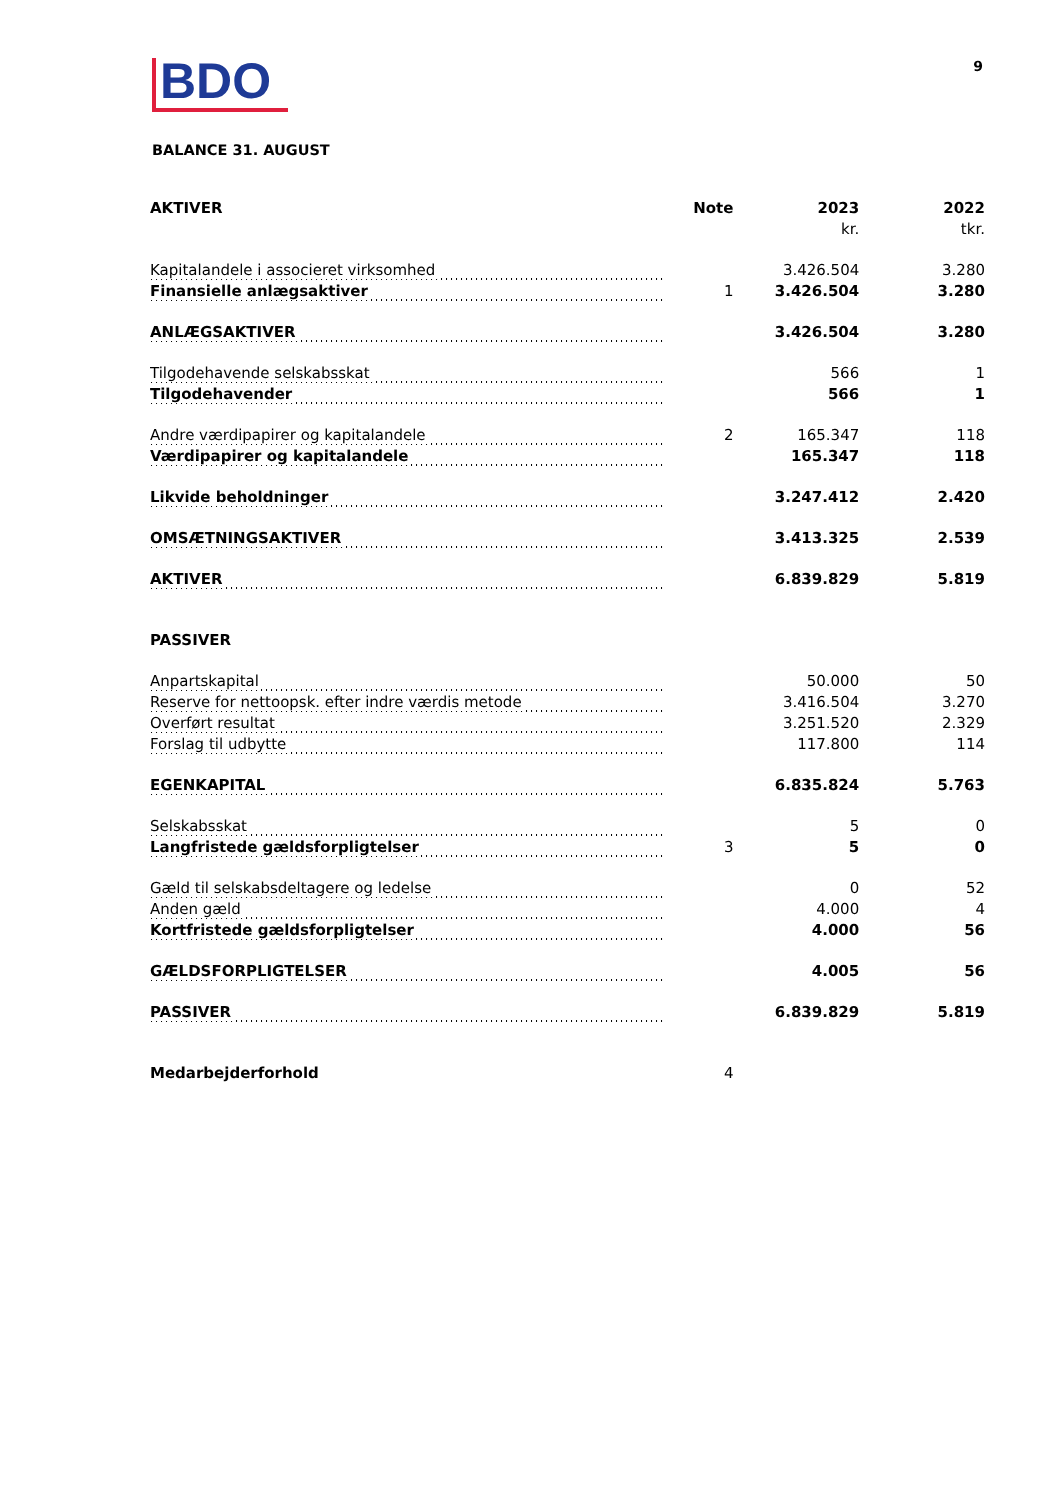BDO
9
BALANCE 31. AUGUST
| AKTIVER | Note | 2023 | 2022 |
| --- | --- | --- | --- |
| | | kr. | tkr. |
| Kapitalandele i associeret virksomhed | | 3.426.504 | 3.280 |
| Finansielle anlægsaktiver | 1 | 3.426.504 | 3.280 |
| ANLÆGSAKTIVER | | 3.426.504 | 3.280 |
| Tilgodehavende selskabsskat | | 566 | 1 |
| Tilgodehavender | | 566 | 1 |
| Andre værdipapirer og kapitalandele | 2 | 165.347 | 118 |
| Værdipapirer og kapitalandele | | 165.347 | 118 |
| Likvide beholdninger | | 3.247.412 | 2.420 |
| OMSÆTNINGSAKTIVER | | 3.413.325 | 2.539 |
| AKTIVER | | 6.839.829 | 5.819 |
| PASSIVER | | | |
| Anpartskapital | | 50.000 | 50 |
| Reserve for nettoopsk. efter indre værdis metode | | 3.416.504 | 3.270 |
| Overført resultat | | 3.251.520 | 2.329 |
| Forslag til udbytte | | 117.800 | 114 |
| EGENKAPITAL | | 6.835.824 | 5.763 |
| Selskabsskat | | 5 | 0 |
| Langfristede gældsforpligtelser | 3 | 5 | 0 |
| Gæld til selskabsdeltagere og ledelse | | 0 | 52 |
| Anden gæld | | 4.000 | 4 |
| Kortfristede gældsforpligtelser | | 4.000 | 56 |
| GÆLDSFORPLIGTELSER | | 4.005 | 56 |
| PASSIVER | | 6.839.829 | 5.819 |
| Medarbejderforhold | 4 | | |